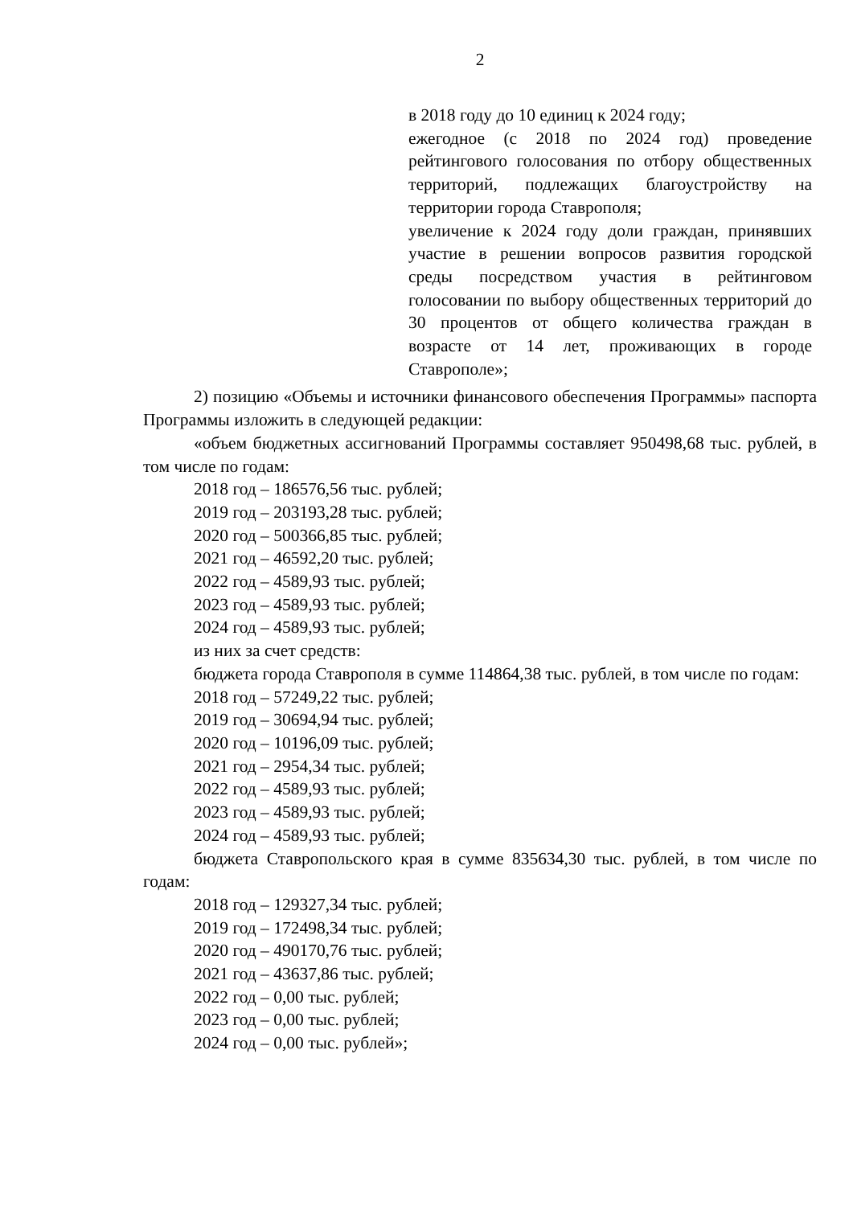2
в 2018 году до 10 единиц к 2024 году;
ежегодное (с 2018 по 2024 год) проведение рейтингового голосования по отбору общественных территорий, подлежащих благоустройству на территории города Ставрополя;
увеличение к 2024 году доли граждан, принявших участие в решении вопросов развития городской среды посредством участия в рейтинговом голосовании по выбору общественных территорий до 30 процентов от общего количества граждан в возрасте от 14 лет, проживающих в городе Ставрополе»;
2) позицию «Объемы и источники финансового обеспечения Программы» паспорта Программы изложить в следующей редакции:
«объем бюджетных ассигнований Программы составляет 950498,68 тыс. рублей, в том числе по годам:
2018 год – 186576,56 тыс. рублей;
2019 год – 203193,28 тыс. рублей;
2020 год – 500366,85 тыс. рублей;
2021 год – 46592,20 тыс. рублей;
2022 год – 4589,93 тыс. рублей;
2023 год – 4589,93 тыс. рублей;
2024 год – 4589,93 тыс. рублей;
из них за счет средств:
бюджета города Ставрополя в сумме 114864,38 тыс. рублей, в том числе по годам:
2018 год – 57249,22 тыс. рублей;
2019 год – 30694,94 тыс. рублей;
2020 год – 10196,09 тыс. рублей;
2021 год – 2954,34 тыс. рублей;
2022 год – 4589,93 тыс. рублей;
2023 год – 4589,93 тыс. рублей;
2024 год – 4589,93 тыс. рублей;
бюджета Ставропольского края в сумме 835634,30 тыс. рублей, в том числе по годам:
2018 год – 129327,34 тыс. рублей;
2019 год – 172498,34 тыс. рублей;
2020 год – 490170,76 тыс. рублей;
2021 год – 43637,86 тыс. рублей;
2022 год – 0,00 тыс. рублей;
2023 год – 0,00 тыс. рублей;
2024 год – 0,00 тыс. рублей»;